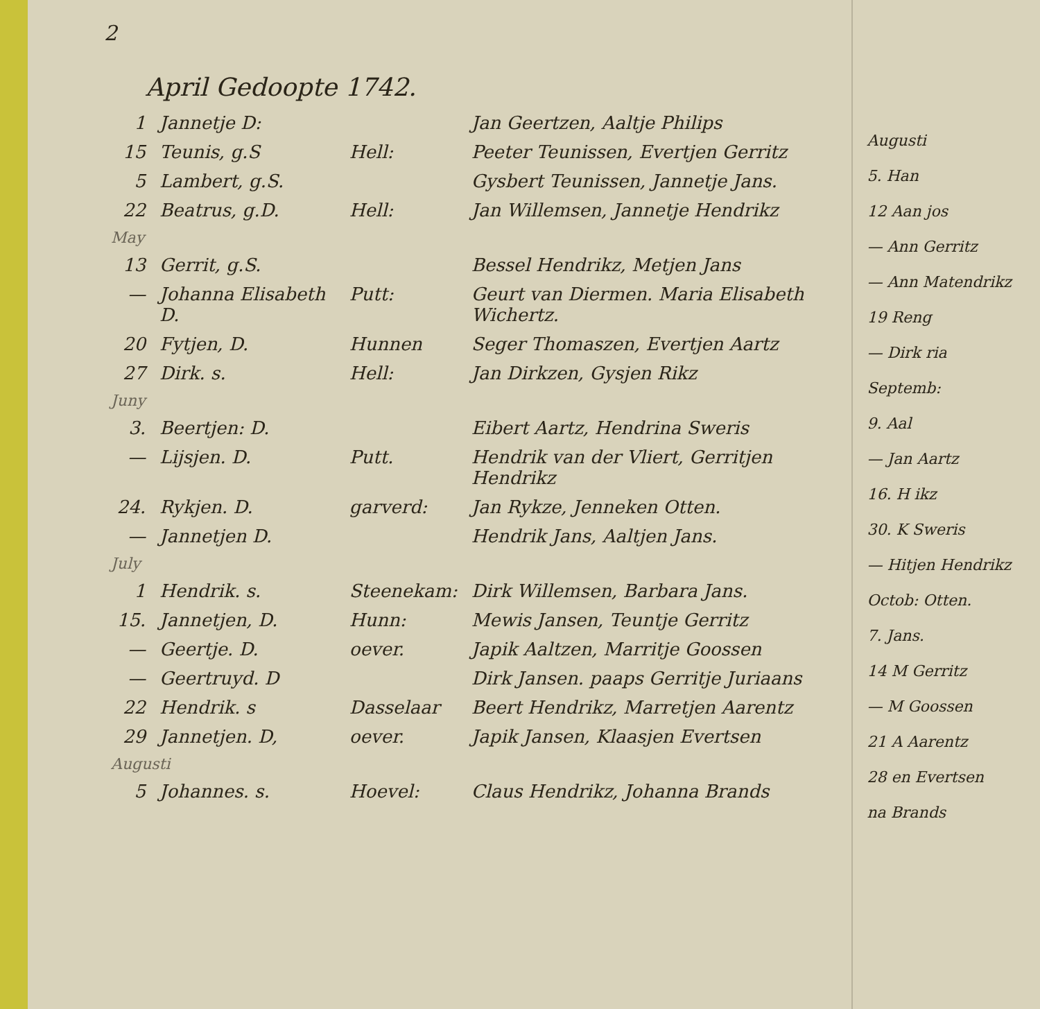2
April Gedoopte 1742.
| 1 | Jannetje D: | | Jan Geertzen, Aaltje Philips |
| 15 | Teunis, g.S | Hell: | Peeter Teunissen, Evertjen Gerritz |
| 5 | Lambert, g.S. | | Gysbert Teunissen, Jannetje Jans. |
| 22 | Beatrus, g.D. | Hell: | Jan Willemsen, Jannetje Hendrikz |
| May | | | |
| 13 | Gerrit, g.S. | | Bessel Hendrikz, Metjen Jans |
| — | Johanna Elisabeth D. | Putt: | Geurt van Diermen. Maria Elisabeth Wichertz. |
| 20 | Fytjen, D. | Hunnen | Seger Thomaszen, Evertjen Aartz |
| 27 | Dirk. s. | Hell: | Jan Dirkzen, Gysjen Rikz |
| Juny | | | |
| 3. | Beertjen: D. | | Eibert Aartz, Hendrina Sweris |
| — | Lijsjen. D. | Putt. | Hendrik van der Vliert, Gerritjen Hendrikz |
| 24. | Rykjen. D. | garverd: | Jan Rykze, Jenneken Otten. |
| — | Jannetjen D. | | Hendrik Jans, Aaltjen Jans. |
| July | | | |
| 1 | Hendrik. s. | Steenekam: | Dirk Willemsen, Barbara Jans. |
| 15. | Jannetjen, D. | Hunn: | Mewis Jansen, Teuntje Gerritz |
| — | Geertje. D. | oever. | Japik Aaltzen, Marritje Goossen |
| — | Geertruyd. D | | Dirk Jansen. paaps Gerritje Juriaans |
| 22 | Hendrik. s | Dasselaar | Beert Hendrikz, Marretjen Aarentz |
| 29 | Jannetjen. D, | oever. | Japik Jansen, Klaasjen Evertsen |
| Augusti | | | |
| 5 | Johannes. s. | Hoevel: | Claus Hendrikz, Johanna Brands |
Augusti
5. Han
12 Aan jos
— Ann Gerritz
— Ann Matendrikz
19 Reng
— Dirk ria
Septemb:
9. Aal
— Jan Aartz
16. H ikz
30. K Sweris
— Hitjen Hendrikz
Octob: Otten.
7. Jans.
14 M Gerritz
— M Goossen
21 A Aarentz
28 en Evertsen
na Brands